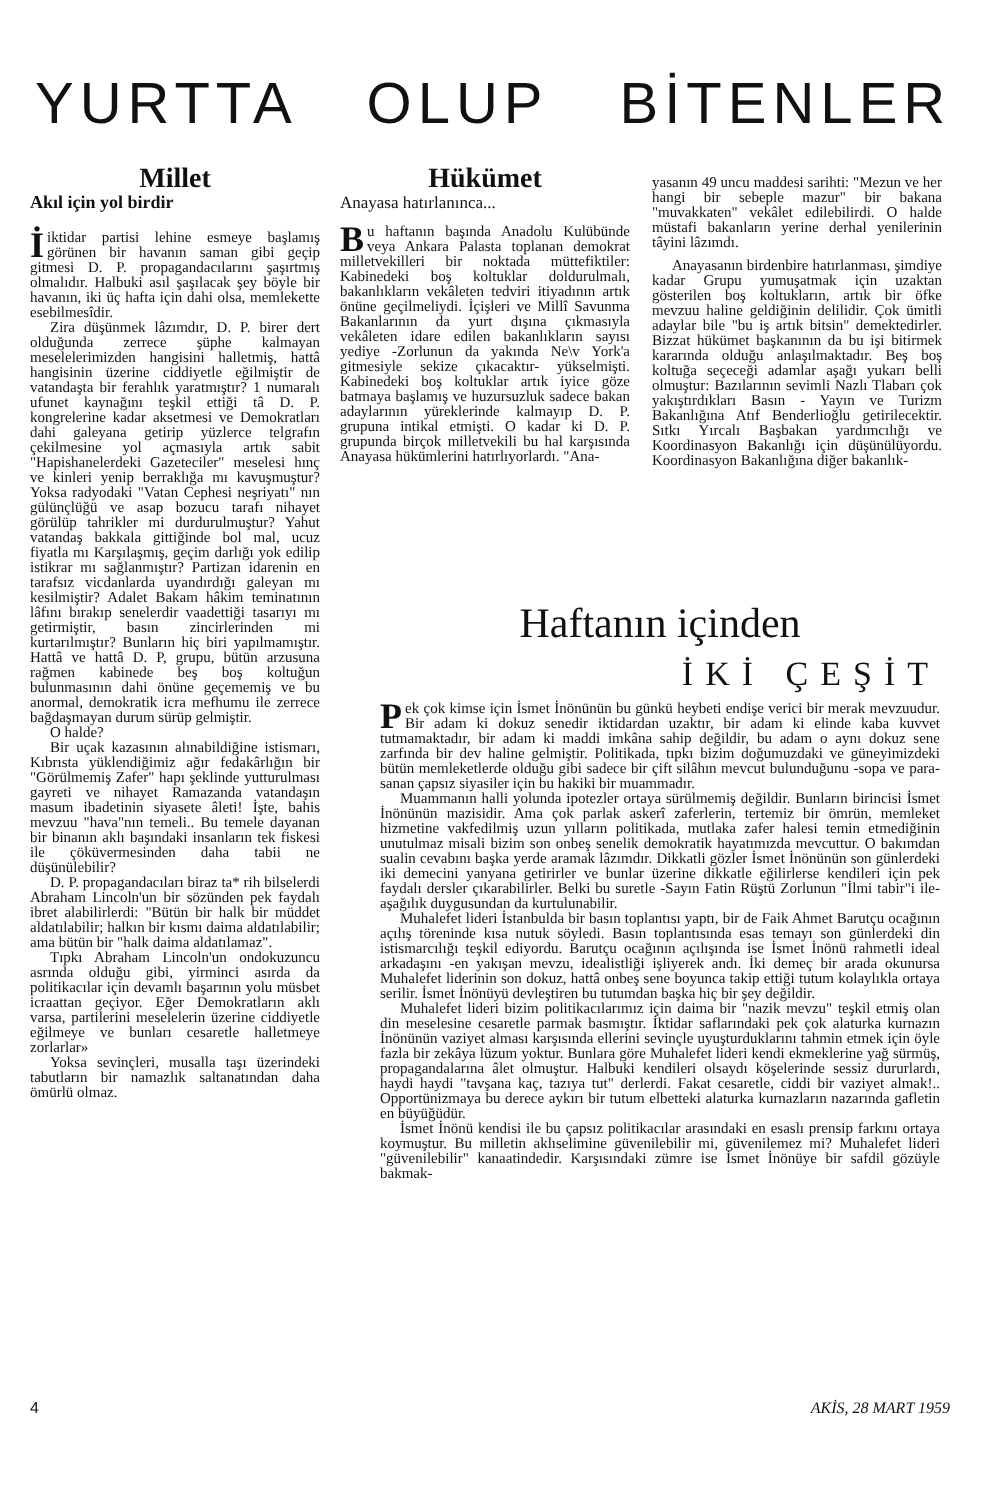YURTTA OLUP BİTENLER
Millet
Akıl için yol birdir
İiktidar partisi lehine esmeye başlamış görünen bir havanın saman gibi geçip gitmesi D. P. propagandacılarını şaşırtmış olmalıdır. Halbuki asıl şaşılacak şey böyle bir havanın, iki üç hafta için dahi olsa, memlekette esebilmesîdir.
Zira düşünmek lâzımdır, D. P. birer dert olduğunda zerrece şüphe kalmayan meselelerimizden hangisini halletmiş, hattâ hangisinin üzerine ciddiyetle eğilmiştir de vatandaşta bir ferahlık yaratmıştır? 1 numaralı ufunet kaynağını teşkil ettiği tâ D. P. kongrelerine kadar aksetmesi ve Demokratları dahi galeyana getirip yüzlerce telgrafın çekilmesine yol açmasıyla artık sabit "Hapishanelerdeki Gazeteciler" meselesi hınç ve kinleri yenip berraklığa mı kavuşmuştur? Yoksa radyodaki "Vatan Cephesi neşriyatı" nın gülünçlüğü ve asap bozucu tarafı nihayet görülüp tahrikler mi durdurulmuştur? Yahut vatandaş bakkala gittiğinde bol mal, ucuz fiyatla mı Karşılaşmış, geçim darlığı yok edilip istikrar mı sağlanmıştır? Partizan idarenin en tarafsız vicdanlarda uyandırdığı galeyan mı kesilmiştir? Adalet Bakam hâkim teminatının lâfını bırakıp senelerdir vaadettiği tasarıyı mı getirmiştir, basın zincirlerinden mi kurtarılmıştır? Bunların hiç biri yapılmamıştır. Hattâ ve hattâ D. P, grupu, bütün arzusuna rağmen kabinede beş boş koltuğun bulunmasının dahi önüne geçememiş ve bu anormal, demokratik icra mefhumu ile zerrece bağdaşmayan durum sürüp gelmiştir.
O halde?
Bir uçak kazasının alınabildiğine istismarı, Kıbrısta yüklendiğimiz ağır fedakârlığın bir "Görülmemiş Zafer" hapı şeklinde yutturulması gayreti ve nihayet Ramazanda vatandaşın masum ibadetinin siyasete âleti! İşte, bahis mevzuu "hava"nın temeli.. Bu temele dayanan bir binanın aklı başındaki insanların tek fiskesi ile çöküvermesinden daha tabii ne düşünülebilir?
D. P. propagandacıları biraz ta* rih bilselerdi Abraham Lincoln'un bir sözünden pek faydalı ibret alabilirlerdi: "Bütün bir halk bir müddet aldatılabilir; halkın bir kısmı daima aldatılabilir; ama bütün bir "halk daima aldatılamaz".
Tıpkı Abraham Lincoln'un ondokuzuncu asrında olduğu gibi, yirminci asırda da politikacılar için devamlı başarının yolu müsbet icraattan geçiyor. Eğer Demokratların aklı varsa, partilerini meselelerin üzerine ciddiyetle eğilmeye ve bunları cesaretle halletmeye zorlarlar»
Yoksa sevinçleri, musalla taşı üzerindeki tabutların bir namazlık saltanatından daha ömürlü olmaz.
Hükümet
Anayasa hatırlanınca...
Bu haftanın başında Anadolu Kulübünde veya Ankara Palasta toplanan demokrat milletvekilleri bir noktada müttefiktiler: Kabinedeki boş koltuklar doldurulmalı, bakanlıkların vekâleten tedviri itiyadının artık önüne geçilmeliydi. İçişleri ve Millî Savunma Bakanlarının da yurt dışına çıkmasıyla vekâleten idare edilen bakanlıkların sayısı yediye -Zorlunun da yakında Ne\v York'a gitmesiyle sekize çıkacaktır- yükselmişti. Kabinedeki boş koltuklar artık iyice göze batmaya başlamış ve huzursuzluk sadece bakan adaylarının yüreklerinde kalmayıp D. P. grupuna intikal etmişti. O kadar ki D. P. grupunda birçok milletvekili bu hal karşısında Anayasa hükümlerini hatırlıyorlardı. "Ana-
yasanın 49 uncu maddesi sarihti: "Mezun ve her hangi bir sebeple mazur" bir bakana "muvakkaten" vekâlet edilebilirdi. O halde müstafi bakanların yerine derhal yenilerinin tâyini lâzımdı.
Anayasanın birdenbire hatırlanması, şimdiye kadar Grupu yumuşatmak için uzaktan gösterilen boş koltukların, artık bir öfke mevzuu haline geldiğinin delilidir. Çok ümitli adaylar bile "bu iş artık bitsin" demektedirler. Bizzat hükümet başkanının da bu işi bitirmek kararında olduğu anlaşılmaktadır. Beş boş koltuğa seçeceği adamlar aşağı yukarı belli olmuştur: Bazılarının sevimli Nazlı Tlabarı çok yakıştırdıkları Basın - Yayın ve Turizm Bakanlığına Atıf Benderlioğlu getirilecektir. Sıtkı Yırcalı Başbakan yardımcılığı ve Koordinasyon Bakanlığı için düşünülüyordu. Koordinasyon Bakanlığına diğer bakanlık-
Haftanın içinden
İKİ ÇEŞİT
Pek çok kimse için İsmet İnönünün bu günkü heybeti endişe verici bir merak mevzuudur. Bir adam ki dokuz senedir iktidardan uzaktır, bir adam ki elinde kaba kuvvet tutmamaktadır, bir adam ki maddi imkâna sahip değildir, bu adam o aynı dokuz sene zarfında bir dev haline gelmiştir. Politikada, tıpkı bizim doğumuzdaki ve güneyimizdeki bütün memleketlerde olduğu gibi sadece bir çift silâhın mevcut bulunduğunu -sopa ve para- sanan çapsız siyasiler için bu hakiki bir muammadır.
Muammanın halli yolunda ipotezler ortaya sürülmemiş değildir. Bunların birincisi İsmet İnönünün mazisidir. Ama çok parlak askerî zaferlerin, tertemiz bir ömrün, memleket hizmetine vakfedilmiş uzun yılların politikada, mutlaka zafer halesi temin etmediğinin unutulmaz misali bizim son onbeş senelik demokratik hayatımızda mevcuttur. O bakımdan sualin cevabını başka yerde aramak lâzımdır. Dikkatli gözler İsmet İnönünün son günlerdeki iki demecini yanyana getirirler ve bunlar üzerine dikkatle eğilirlerse kendileri için pek faydalı dersler çıkarabilirler. Belki bu suretle -Sayın Fatin Rüştü Zorlunun "İlmi tabir"i ile- aşağılık duygusundan da kurtulunabilir.
Muhalefet lideri İstanbulda bir basın toplantısı yaptı, bir de Faik Ahmet Barutçu ocağının açılış töreninde kısa nutuk söyledi. Basın toplantısında esas temayı son günlerdeki din istismarcılığı teşkil ediyordu. Barutçu ocağının açılışında ise İsmet İnönü rahmetli ideal arkadaşını -en yakışan mevzu, idealistliği işliyerek andı. İki demeç bir arada okunursa Muhalefet liderinin son dokuz, hattâ onbeş sene boyunca takip ettiği tutum kolaylıkla ortaya serilir. İsmet İnönüyü devleştiren bu tutumdan başka hiç bir şey değildir.
Muhalefet lideri bizim politikacılarımız için daima bir "nazik mevzu" teşkil etmiş olan din meselesine cesaretle parmak basmıştır. İktidar saflarındaki pek çok alaturka kurnazın İnönünün vaziyet alması karşısında ellerini sevinçle uyuşturduklarını tahmin etmek için öyle fazla bir zekâya lüzum yoktur. Bunlara göre Muhalefet lideri kendi ekmeklerine yağ sürmüş, propagandalarına âlet olmuştur. Halbuki kendileri olsaydı köşelerinde sessiz dururlardı, haydi haydi "tavşana kaç, tazıya tut" derlerdi. Fakat cesaretle, ciddi bir vaziyet almak!.. Opportünizmaya bu derece aykırı bir tutum elbetteki alaturka kurnazların nazarında gafletin en büyüğüdür.
İsmet İnönü kendisi ile bu çapsız politikacılar arasındaki en esaslı prensip farkını ortaya koymuştur. Bu milletin aklıselimine güvenilebilir mi, güvenilemez mi? Muhalefet lideri "güvenilebilir" kanaatindedir. Karşısındaki zümre ise İsmet İnönüye bir safdil gözüyle bakmak-
4 AKİS, 28 MART 1959